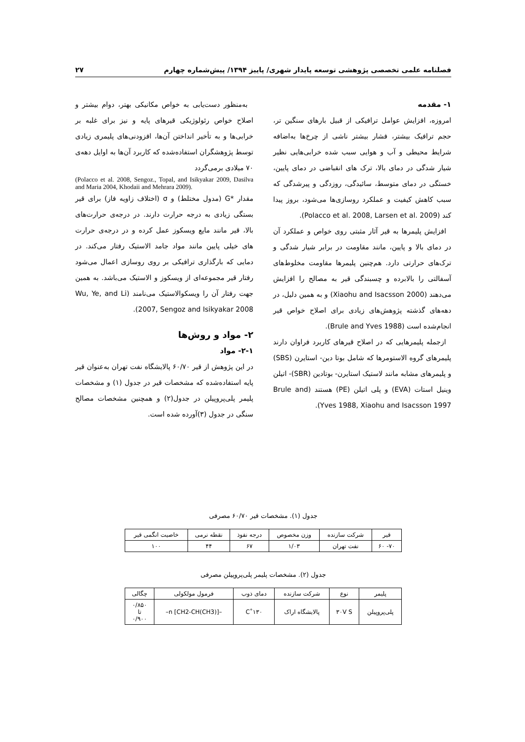فصلنامه علمی تخصصی پژوهشی توسعه پایدار شهری/ پاییز ۱۳۹۴/ پیش‌شماره چهارم ۲۷
۱- مقدمه
امروزه، افزایش عوامل ترافیکی از قبیل بارهای سنگین تر، حجم ترافیک بیشتر، فشار بیشتر ناشی از چرخ‌ها به‌اضافه شرایط محیطی و آب و هوایی سبب شده خرابی‌هایی نظیر شیار شدگی در دمای بالا، ترک های انقباضی در دمای پایین، خستگی در دمای متوسط، سائیدگی، روزدگی و پیرشدگی که سبب کاهش کیفیت و عملکرد روسازی‌ها می‌شود، بروز پیدا کند (Polacco et al. 2008, Larsen et al. 2009).
افزایش پلیمرها به قیر آثار مثبتی روی خواص و عملکرد آن در دمای بالا و پایین، مانند مقاومت در برابر شیار شدگی و ترک‌های حرارتی دارد. هم‌چنین پلیمرها مقاومت مخلوط‌های آسفالتی را بالابرده و چسبندگی قیر به مصالح را افزایش می‌دهند (Xiaohu and Isacsson 2000) و به همین دلیل، در دهه‌های گذشته پژوهش‌های زیادی برای اصلاح خواص قیر انجام‌شده است (Brule and Yves 1988).
ازجمله پلیمرهایی که در اصلاح قیرهای کاربرد فراوان دارند پلیمرهای گروه الاستومرها که شامل بوتا دین- استایرن (SBS) و پلیمرهای مشابه مانند لاستیک استایرن- بوتادین (SBR)- اتیلن وینیل استات (EVA) و پلی اتیلن (PE) هستند (Brule and Yves 1988, Xiaohu and Isacsson 1997).
به‌منظور دست‌یابی به خواص مکانیکی بهتر، دوام بیشتر و اصلاح خواص رئولوژیکی قیرهای پایه و نیز برای غلبه بر خرابی‌ها و به تأخیر انداختن آن‌ها، افزودنی‌های پلیمری زیادی توسط پژوهشگران استفاده‌شده که کاربرد آن‌ها به اوایل دهه‌ی ۷۰ میلادی برمی‌گردد
(Polacco et al. 2008, Sengoz., Topal, and Isikyakar 2009, Dasilva and Maria 2004, Khodaii and Mehrara 2009).
مقدار *G (مدول مختلط) و σ (اختلاف زاویه فاز) برای قیر بستگی زیادی به درجه حرارت دارند. در درجه‌ی حرارت‌های بالا، قیر مانند مایع ویسکوز عمل کرده و در درجه‌ی حرارت های خیلی پایین مانند مواد جامد الاستیک رفتار می‌کند. در دمایی که بارگذاری ترافیکی بر روی روسازی اعمال می‌شود رفتار قیر مجموعه‌ای از ویسکوز و الاستیک می‌باشد. به همین جهت رفتار آن را ویسکوالاستیک می‌نامند (Wu, Ye, and Li 2007, Sengoz and Isikyakar 2008).
۲- مواد و روش‌ها
۲-۱- مواد
در این پژوهش از قیر ۶۰/۷۰ پالایشگاه نفت تهران به‌عنوان قیر پایه استفاده‌شده که مشخصات قیر در جدول (۱) و مشخصات پلیمر پلی‌پروپیلن در جدول(۲) و همچنین مشخصات مصالح سنگی در جدول (۳)آورده شده است.
جدول (۱). مشخصات قیر ۶۰/۷۰ مصرفی
| قیر | شرکت سازنده | وزن مخصوص | درجه نفوذ | نقطه نرمی | خاصیت انگمی قیر |
| --- | --- | --- | --- | --- | --- |
| ۷۰- ۶۰ | نفت تهران | ۱/۰۳ | ۶۷ | ۴۴ | ۱۰۰ |
جدول (۲). مشخصات پلیمر پلی‌پروپیلن مصرفی
| پلیمر | نوع | شرکت سازنده | دمای ذوب | فرمول مولکولی | چگالی |
| --- | --- | --- | --- | --- | --- |
| پلی‌پروپیلن | ۳۰V S | پالایشگاه اراک | ۱۳۰˚C | –[CH2-CH(CH3)] n– | ۰/۸۵۰ تا ۰/۹۰۰ |